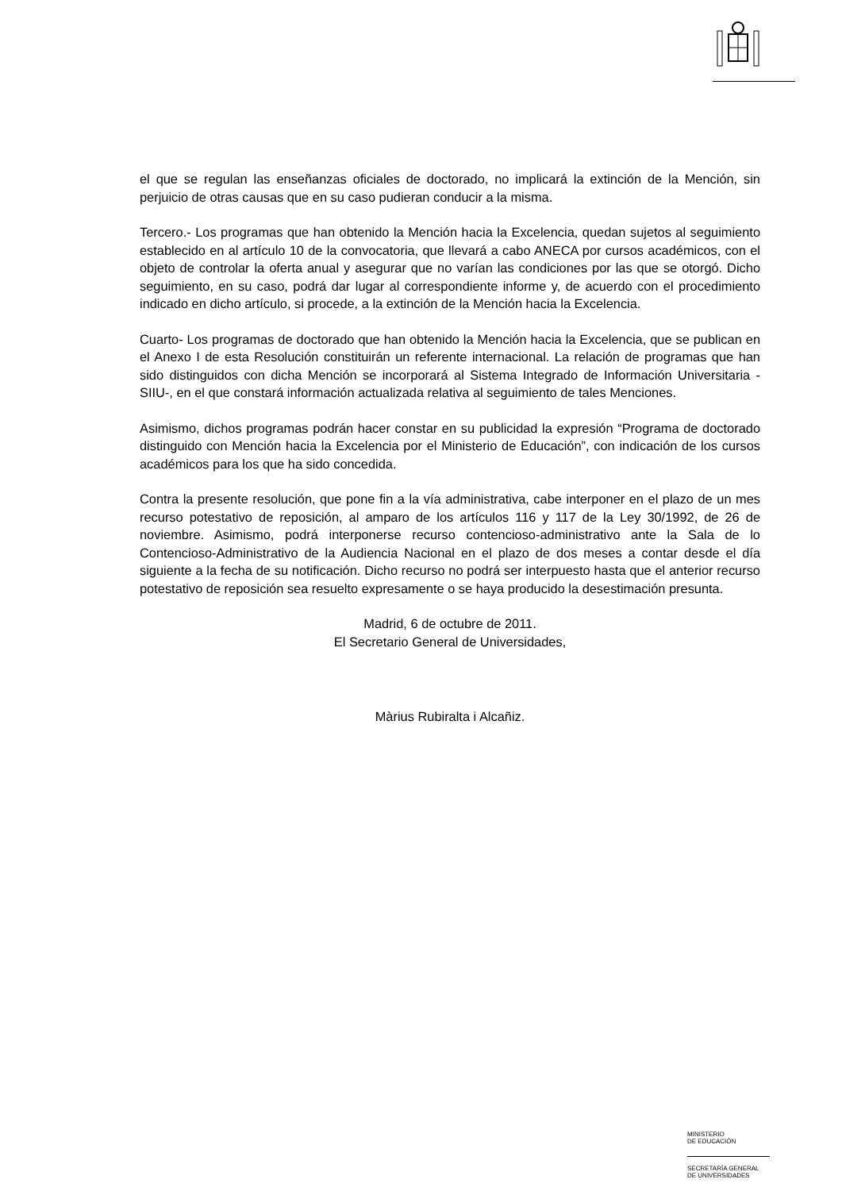el que se regulan las enseñanzas oficiales de doctorado, no implicará la extinción de la Mención, sin perjuicio de otras causas que en su caso pudieran conducir a la misma.
Tercero.- Los programas que han obtenido la Mención hacia la Excelencia, quedan sujetos al seguimiento establecido en al artículo 10 de la convocatoria, que llevará a cabo ANECA por cursos académicos, con el objeto de controlar la oferta anual y asegurar que no varían las condiciones por las que se otorgó. Dicho seguimiento, en su caso, podrá dar lugar al correspondiente informe y, de acuerdo con el procedimiento indicado en dicho artículo, si procede, a la extinción de la Mención hacia la Excelencia.
Cuarto- Los programas de doctorado que han obtenido la Mención hacia la Excelencia, que se publican en el Anexo I de esta Resolución constituirán un referente internacional. La relación de programas que han sido distinguidos con dicha Mención se incorporará al Sistema Integrado de Información Universitaria -SIIU-, en el que constará información actualizada relativa al seguimiento de tales Menciones.
Asimismo, dichos programas podrán hacer constar en su publicidad la expresión “Programa de doctorado distinguido con Mención hacia la Excelencia por el Ministerio de Educación”, con indicación de los cursos académicos para los que ha sido concedida.
Contra la presente resolución, que pone fin a la vía administrativa, cabe interponer en el plazo de un mes recurso potestativo de reposición, al amparo de los artículos 116 y 117 de la Ley 30/1992, de 26 de noviembre. Asimismo, podrá interponerse recurso contencioso-administrativo ante la Sala de lo Contencioso-Administrativo de la Audiencia Nacional en el plazo de dos meses a contar desde el día siguiente a la fecha de su notificación. Dicho recurso no podrá ser interpuesto hasta que el anterior recurso potestativo de reposición sea resuelto expresamente o se haya producido la desestimación presunta.
Madrid, 6 de octubre de 2011.
El Secretario General de Universidades,
Màrius Rubiralta i Alcañiz.
MINISTERIO
DE EDUCACIÓN
SECRETARÍA GENERAL
DE UNIVERSIDADES